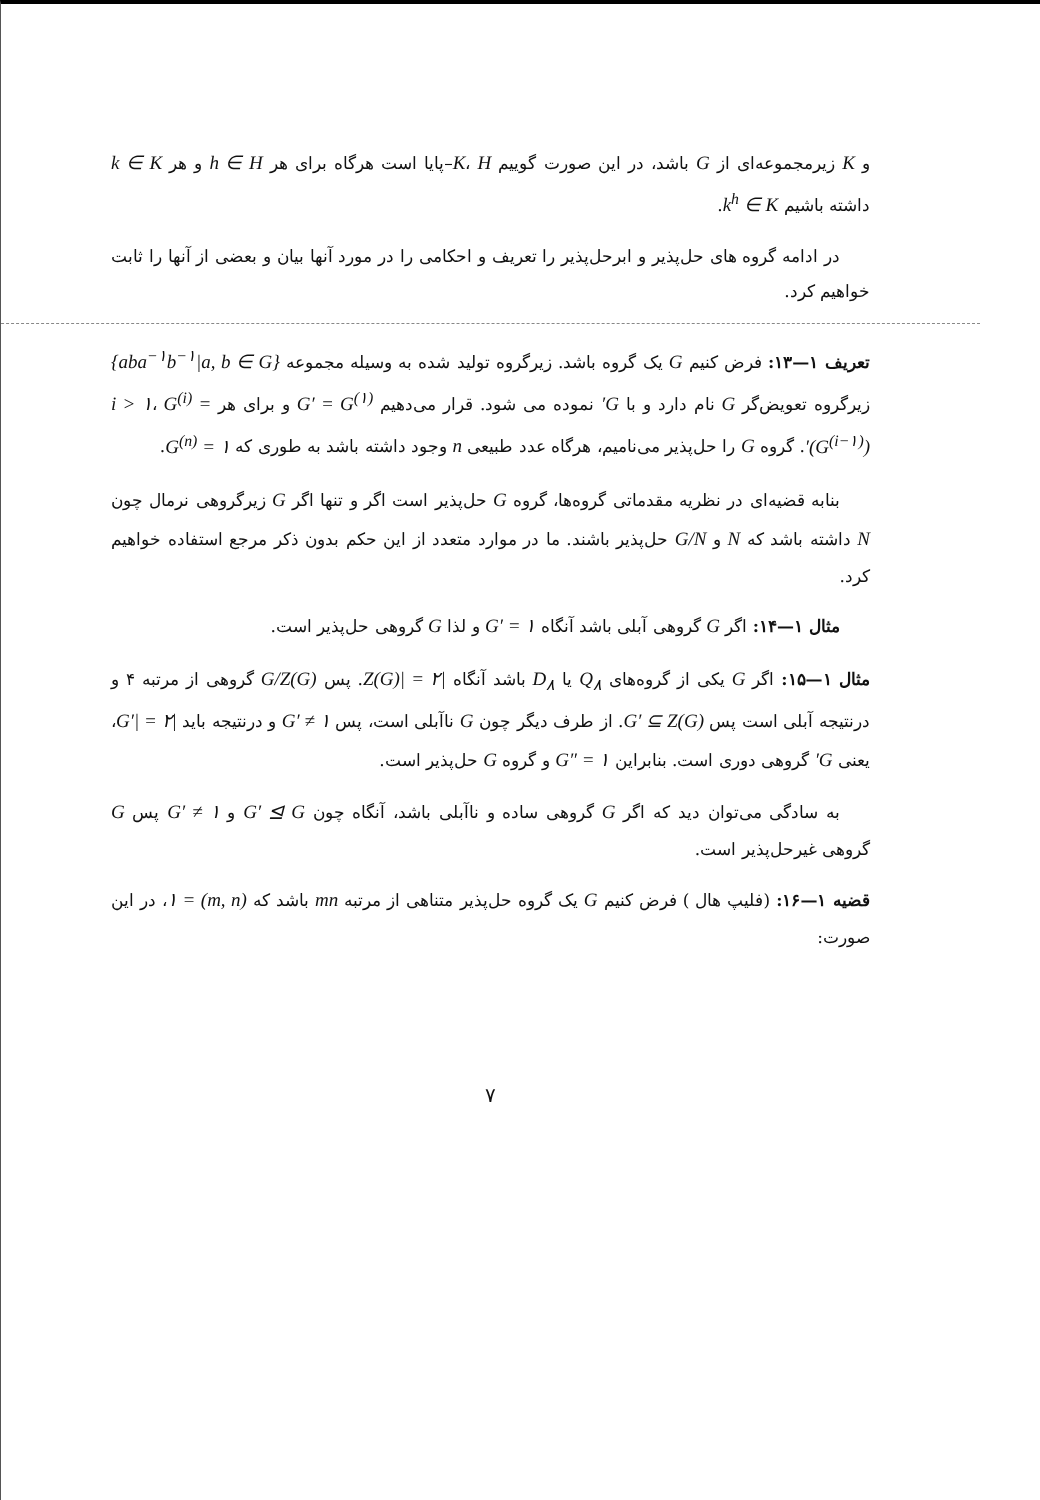و K زیرمجموعه‌ای از G باشد، در این صورت گوییم K، H–پایا است هرگاه برای هر h ∈ H و هر k ∈ K داشته باشیم k<sup>h</sup> ∈ K.
در ادامه گروه های حل‌پذیر و ابرحل‌پذیر را تعریف و احکامی را در مورد آنها بیان و بعضی از آنها را ثابت خواهیم کرد.
تعریف ۱—۱۳: فرض کنیم G یک گروه باشد. زیرگروه تولید شده به وسیله مجموعه {aba<sup>−۱</sup>b<sup>−۱</sup>|a, b ∈ G} زیرگروه تعویض‌گر G نام دارد و با G′ نموده می شود. قرار می‌دهیم G′ = G<sup>(۱)</sup> و برای هر i > ۱، G<sup>(i)</sup> = (G<sup>(i−۱)</sup>)′. گروه G را حل‌پذیر می‌نامیم، هرگاه عدد طبیعی n وجود داشته باشد به طوری که G<sup>(n)</sup> = ۱.
بنابه قضیه‌ای در نظریه مقدماتی گروه‌ها، گروه G حل‌پذیر است اگر و تنها اگر G زیرگروهی نرمال چون N داشته باشد که N و G/N حل‌پذیر باشند. ما در موارد متعدد از این حکم بدون ذکر مرجع استفاده خواهیم کرد.
مثال ۱—۱۴: اگر G گروهی آبلی باشد آنگاه G′ = ۱ و لذا G گروهی حل‌پذیر است.
مثال ۱—۱۵: اگر G یکی از گروه‌های Q<sub>۸</sub> یا D<sub>۸</sub> باشد آنگاه |Z(G)| = ۲. پس G/Z(G) گروهی از مرتبه ۴ و درنتیجه آبلی است پس G′ ⊆ Z(G). از طرف دیگر چون G ناآبلی است، پس G′ ≠ ۱ و درنتیجه باید |G′| = ۲، یعنی G′ گروهی دوری است. بنابراین G″ = ۱ و گروه G حل‌پذیر است.
به سادگی می‌توان دید که اگر G گروهی ساده و ناآبلی باشد، آنگاه چون G′ ⊴ G و G′ ≠ ۱ پس G گروهی غیرحل‌پذیر است.
قضیه ۱—۱۶: (فلیپ هال ) فرض کنیم G یک گروه حل‌پذیر متناهی از مرتبه mn باشد که (m, n) = ۱، در این صورت:
۷